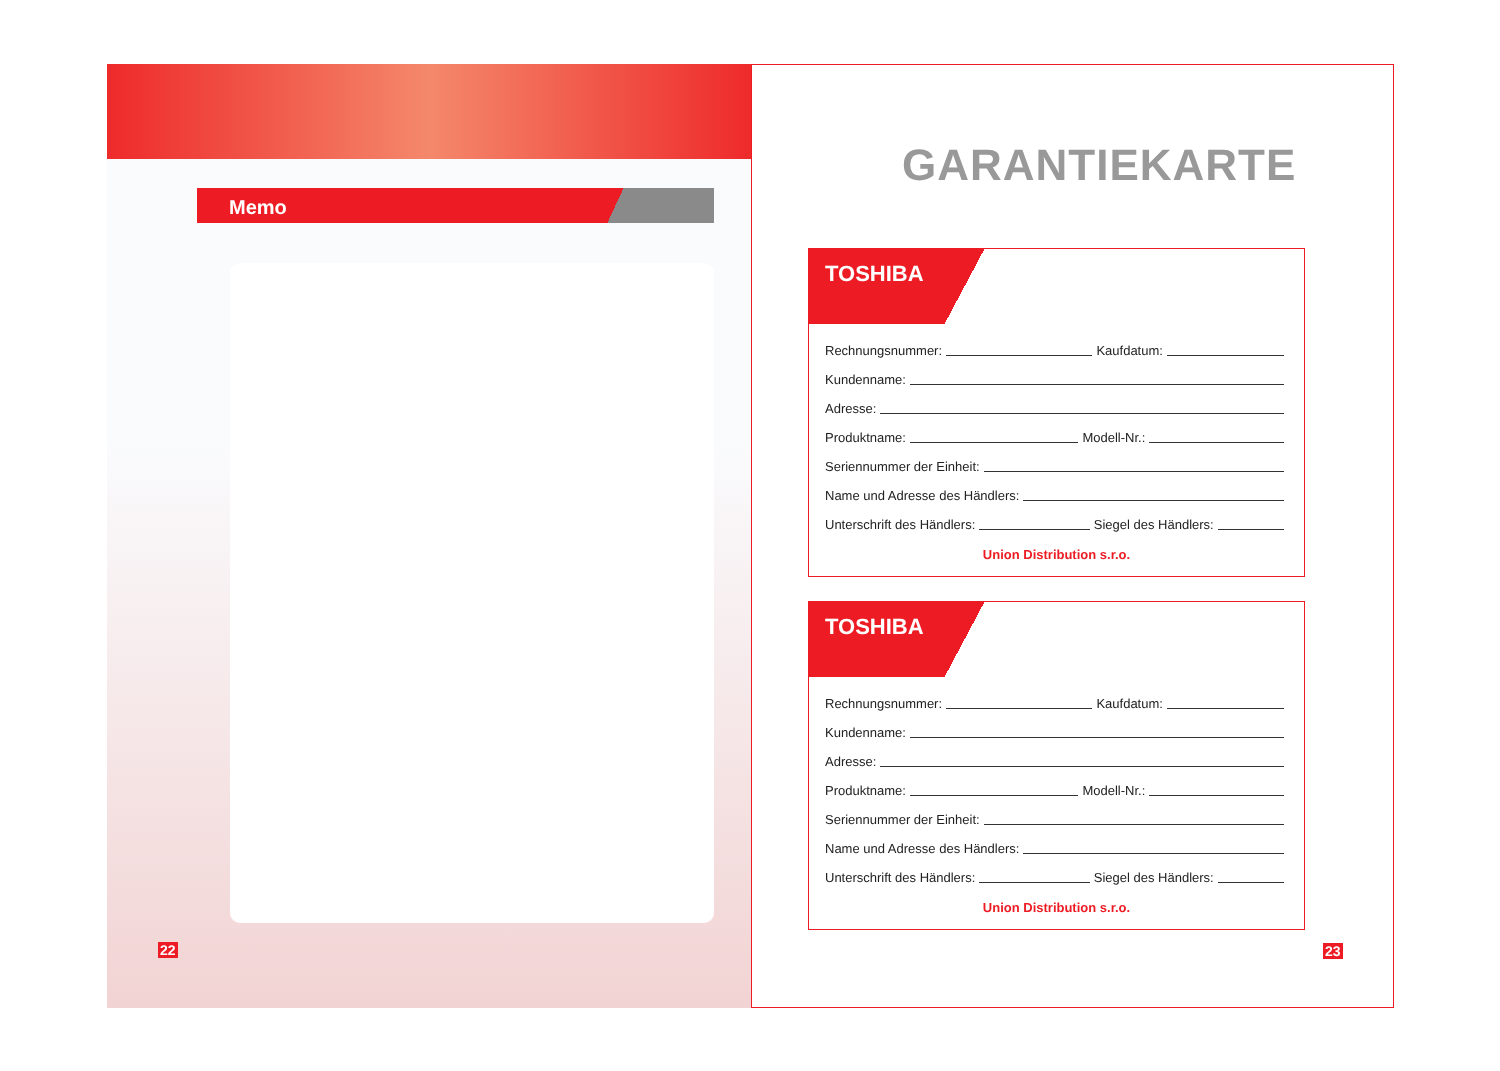Memo
22
GARANTIEKARTE
TOSHIBA
Rechnungsnummer: Kaufdatum:
Kundenname:
Adresse:
Produktname: Modell-Nr.:
Seriennummer der Einheit:
Name und Adresse des Händlers:
Unterschrift des Händlers: Siegel des Händlers:
Union Distribution s.r.o.
TOSHIBA
Rechnungsnummer: Kaufdatum:
Kundenname:
Adresse:
Produktname: Modell-Nr.:
Seriennummer der Einheit:
Name und Adresse des Händlers:
Unterschrift des Händlers: Siegel des Händlers:
Union Distribution s.r.o.
23